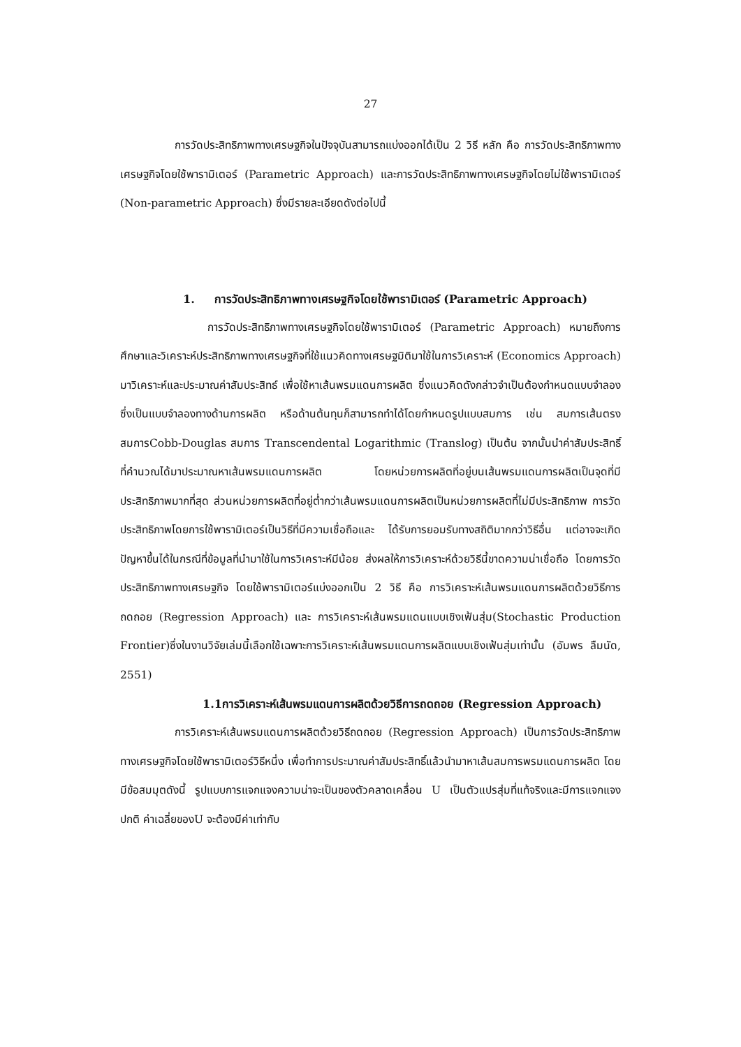27
การวัดประสิทธิภาพทางเศรษฐกิจในปัจจุบันสามารถแบ่งออกได้เป็น 2 วิธี หลัก คือ การวัดประสิทธิภาพทางเศรษฐกิจโดยใช้พารามิเตอร์ (Parametric Approach) และการวัดประสิทธิภาพทางเศรษฐกิจโดยไม่ใช้พารามิเตอร์ (Non-parametric Approach) ซึ่งมีรายละเอียดดังต่อไปนี้
1. การวัดประสิทธิภาพทางเศรษฐกิจโดยใช้พารามิเตอร์ (Parametric Approach)
การวัดประสิทธิภาพทางเศรษฐกิจโดยใช้พารามิเตอร์ (Parametric Approach) หมายถึงการศึกษาและวิเคราะห์ประสิทธิภาพทางเศรษฐกิจที่ใช้แนวคิดทางเศรษฐมิติมาใช้ในการวิเคราะห์ (Economics Approach) มาวิเคราะห์และประมาณค่าสัมประสิทธ์ เพื่อใช้หาเส้นพรมแดนการผลิต ซึ่งแนวคิดดังกล่าวจำเป็นต้องกำหนดแบบจำลองซึ่งเป็นแบบจำลองทางด้านการผลิต หรือด้านต้นทุนก็สามารถทำได้โดยกำหนดรูปแบบสมการ เช่น สมการเส้นตรง สมการCobb-Douglas สมการ Transcendental Logarithmic (Translog) เป็นต้น จากนั้นนำค่าสัมประสิทธิ์ที่คำนวณได้มาประมาณหาเส้นพรมแดนการผลิต โดยหน่วยการผลิตที่อยู่บนเส้นพรมแดนการผลิตเป็นจุดที่มีประสิทธิภาพมากที่สุด ส่วนหน่วยการผลิตที่อยู่ต่ำกว่าเส้นพรมแดนการผลิตเป็นหน่วยการผลิตที่ไม่มีประสิทธิภาพ การวัดประสิทธิภาพโดยการใช้พารามิเตอร์เป็นวิธีที่มีความเชื่อถือและ ได้รับการยอมรับทางสถิติมากกว่าวิธีอื่น แต่อาจจะเกิดปัญหาขึ้นได้ในกรณีที่ข้อมูลที่นำมาใช้ในการวิเคราะห์มีน้อย ส่งผลให้การวิเคราะห์ด้วยวิธีนี้ขาดความน่าเชื่อถือ โดยการวัดประสิทธิภาพทางเศรษฐกิจ โดยใช้พารามิเตอร์แบ่งออกเป็น 2 วิธี คือ การวิเคราะห์เส้นพรมแดนการผลิตด้วยวิธีการถดถอย (Regression Approach) และ การวิเคราะห์เส้นพรมแดนแบบเชิงเฟ้นสุ่ม(Stochastic Production Frontier)ซึ่งในงานวิจัยเล่มนี้เลือกใช้เฉพาะการวิเคราะห์เส้นพรมแดนการผลิตแบบเชิงเฟ้นสุ่มเท่านั้น (อัมพร ลืมนัด, 2551)
1.1การวิเคราะห์เส้นพรมแดนการผลิตด้วยวิธีการถดถอย (Regression Approach)
การวิเคราะห์เส้นพรมแดนการผลิตด้วยวิธีถดถอย (Regression Approach) เป็นการวัดประสิทธิภาพทางเศรษฐกิจโดยใช้พารามิเตอร์วิธีหนึ่ง เพื่อทำการประมาณค่าสัมประสิทธิ์แล้วนำมาหาเส้นสมการพรมแดนการผลิต โดยมีข้อสมมุตดังนี้ รูปแบบการแจกแจงความน่าจะเป็นของตัวคลาดเคลื่อน U เป็นตัวแปรสุ่มที่แท้จริงและมีการแจกแจงปกติ ค่าเฉลี่ยของU จะต้องมีค่าเท่ากับ